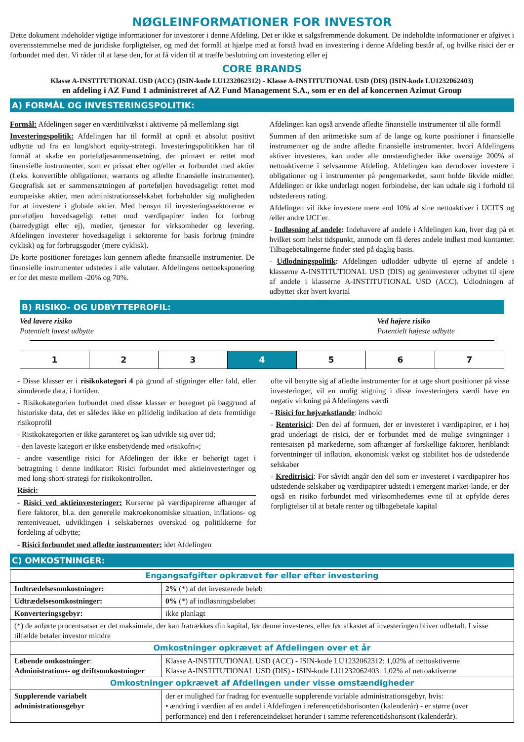NØGLEINFORMATIONER FOR INVESTOR
Dette dokument indeholder vigtige informationer for investorer i denne Afdeling. Det er ikke et salgsfremmende dokument. De indeholdte informationer er afgivet i overensstemmelse med de juridiske forpligtelser, og med det formål at hjælpe med at forstå hvad en investering i denne Afdeling består af, og hvilke risici der er forbundet med den. Vi råder til at læse den, for at få viden til at træffe beslutning om investering eller ej
CORE BRANDS
Klasse A-INSTITUTIONAL USD (ACC) (ISIN-kode LU1232062312) - Klasse A-INSTITUTIONAL USD (DIS) (ISIN-kode LU1232062403)
en afdeling i AZ Fund 1 administreret af AZ Fund Management S.A., som er en del af koncernen Azimut Group
A) FORMÅL OG INVESTERINGSPOLITIK:
Formål: Afdelingen søger en værditilvækst i aktiverne på mellemlang sigt
Investeringspolitik: Afdelingen har til formål at opnå et absolut positivt udbytte ud fra en long/short equity-strategi. Investeringspolitikken har til formål at skabe en porteføljesammensætning, der primært er rettet mod finansielle instrumenter, som er prissat efter og/eller er forbundet med aktier (f.eks. konvertible obligationer, warrants og afledte finansielle instrumenter). Geografisk set er sammensætningen af porteføljen hovedsageligt rettet mod europæiske aktier, men administrationsselskabet forbeholder sig muligheden for at investere i globale aktier. Med hensyn til investeringssektorerne er porteføljen hovedsageligt rettet mod værdipapirer inden for forbrug (bæredygtigt eller ej), medier, tjenester for virksomheder og levering. Afdelingen investerer hovedsageligt i sektorerne for basis forbrug (mindre cyklisk) og for forbrugsgoder (mere cyklisk).
De korte positioner foretages kun gennem afledte finansielle instrumenter. De finansielle instrumenter udstedes i alle valutaer. Afdelingens nettoeksponering er for det meste mellem -20% og 70%.
Afdelingen kan også anvende afledte finansielle instrumenter til alle formål
Summen af den aritmetiske sum af de lange og korte positioner i finansielle instrumenter og de andre afledte finansielle instrumenter, hvori Afdelingens aktiver investeres, kan under alle omstændigheder ikke overstige 200% af nettoaktiverne i selvsamme Afdeling. Afdelingen kan derudover investere i obligationer og i instrumenter på pengemarkedet, samt holde likvide midler. Afdelingen er ikke underlagt nogen forbindelse, der kan udtale sig i forhold til udstederens rating.
Afdelingen vil ikke investere mere end 10% af sine nettoaktiver i UCITS og /eller andre UCI´er.
- Indløsning af andele: Indehavere af andele i Afdelingen kan, hver dag på et hvilket som helst tidspunkt, anmode om få deres andele indløst mod kontanter. Tilbagebetalingerne finder sted på daglig basis.
- Udlodningspolitik: Afdelingen udlodder udbytte til ejerne af andele i klasserne A-INSTITUTIONAL USD (DIS) og geninvesterer udbyttet til ejere af andele i klasserne A-INSTITUTIONAL USD (ACC). Udlodningen af udbyttet sker hvert kvartal
B) RISIKO- OG UDBYTTEPROFIL:
Ved lavere risiko
Potentielt lavest udbytte
Ved højere risiko
Potentielt højeste udbytte
| 1 | 2 | 3 | 4 | 5 | 6 | 7 |
- Disse klasser er i risikokategori 4 på grund af stigninger eller fald, eller simulerede data, i fortiden.
- Risikokategorien forbundet med disse klasser er beregnet på baggrund af historiske data, det er således ikke en pålidelig indikation af dets fremtidige risikoprofil
- Risikokategorien er ikke garanteret og kan udvikle sig over tid;
- den laveste kategori er ikke ensbetydende med »risikofri«;
- andre væsentlige risici for Afdelingen der ikke er behørigt taget i betragtning i denne indikator: Risici forbundet med aktieinvesteringer og med long-short-strategi for risikokontrollen.
Risici:
- Risici ved aktieinvesteringer: Kurserne på værdipapirerne afhænger af flere faktorer, bl.a. den generelle makroøkonomiske situation, inflations- og renteniveauet, udviklingen i selskabernes overskud og politikkerne for fordeling af udbytte;
- Risici forbundet med afledte instrumenter: idet Afdelingen
ofte vil benytte sig af afledte instrumenter for at tage short positioner på visse investeringer, vil en mulig stigning i disse investeringers værdi have en negativ virkning på Afdelingens værdi
- Risici for højvækstlande: indhold
- Renterisici: Den del af formuen, der er investeret i værdipapirer, er i høj grad underlagt de risici, der er forbundet med de mulige svingninger i rentesatsen på markederne, som afhænger af forskellige faktorer, heriblandt forventninger til inflation, økonomisk vækst og stabilitet hos de udstedende selskaber
- Kreditrisici: For såvidt angår den del som er investeret i værdipapirer hos udstedende selskaber og værdipapirer udstedt i emergent market-lande, er der også en risiko forbundet med virksomhedernes evne til at opfylde deres forpligtelser til at betale renter og tilbagebetale kapital
C) OMKOSTNINGER:
| Engangsafgifter opkrævet før eller efter investering | |
| Indtrædelsesomkostninger: | 2% (*) af det investerede beløb |
| Udtrædelsesomkostninger: | 0% (*) af indløsningsbeløbet |
| Konverteringsgebyr: | ikke planlagt |
| (*) de anførte procentsatser er det maksimale, der kan fratrækkes din kapital, før denne investeres, eller før afkastet af investeringen bliver udbetalt. I visse tilfælde betaler investor mindre | |
| Omkostninger opkrævet af Afdelingen over et år | |
| Løbende omkostninger : Administrations- og driftsomkostninger | Klasse A-INSTITUTIONAL USD (ACC) - ISIN-kode LU1232062312: 1,02% af nettoaktiverne Klasse A-INSTITUTIONAL USD (DIS) - ISIN-kode LU1232062403: 1,02% af nettoaktiverne |
| Omkostninger opkrævet af Afdelingen under visse omstændigheder | |
| Supplerende variabelt administrationsgebyr | der er mulighed for fradrag for eventuelle supplerende variable administrationsgebyr, hvis: • ændring i værdien af en andel i Afdelingen i referencetidshorisonten (kalenderår) - er større (over performance) end den i referenceindekset herunder i samme referencetidshorisont (kalenderår). |